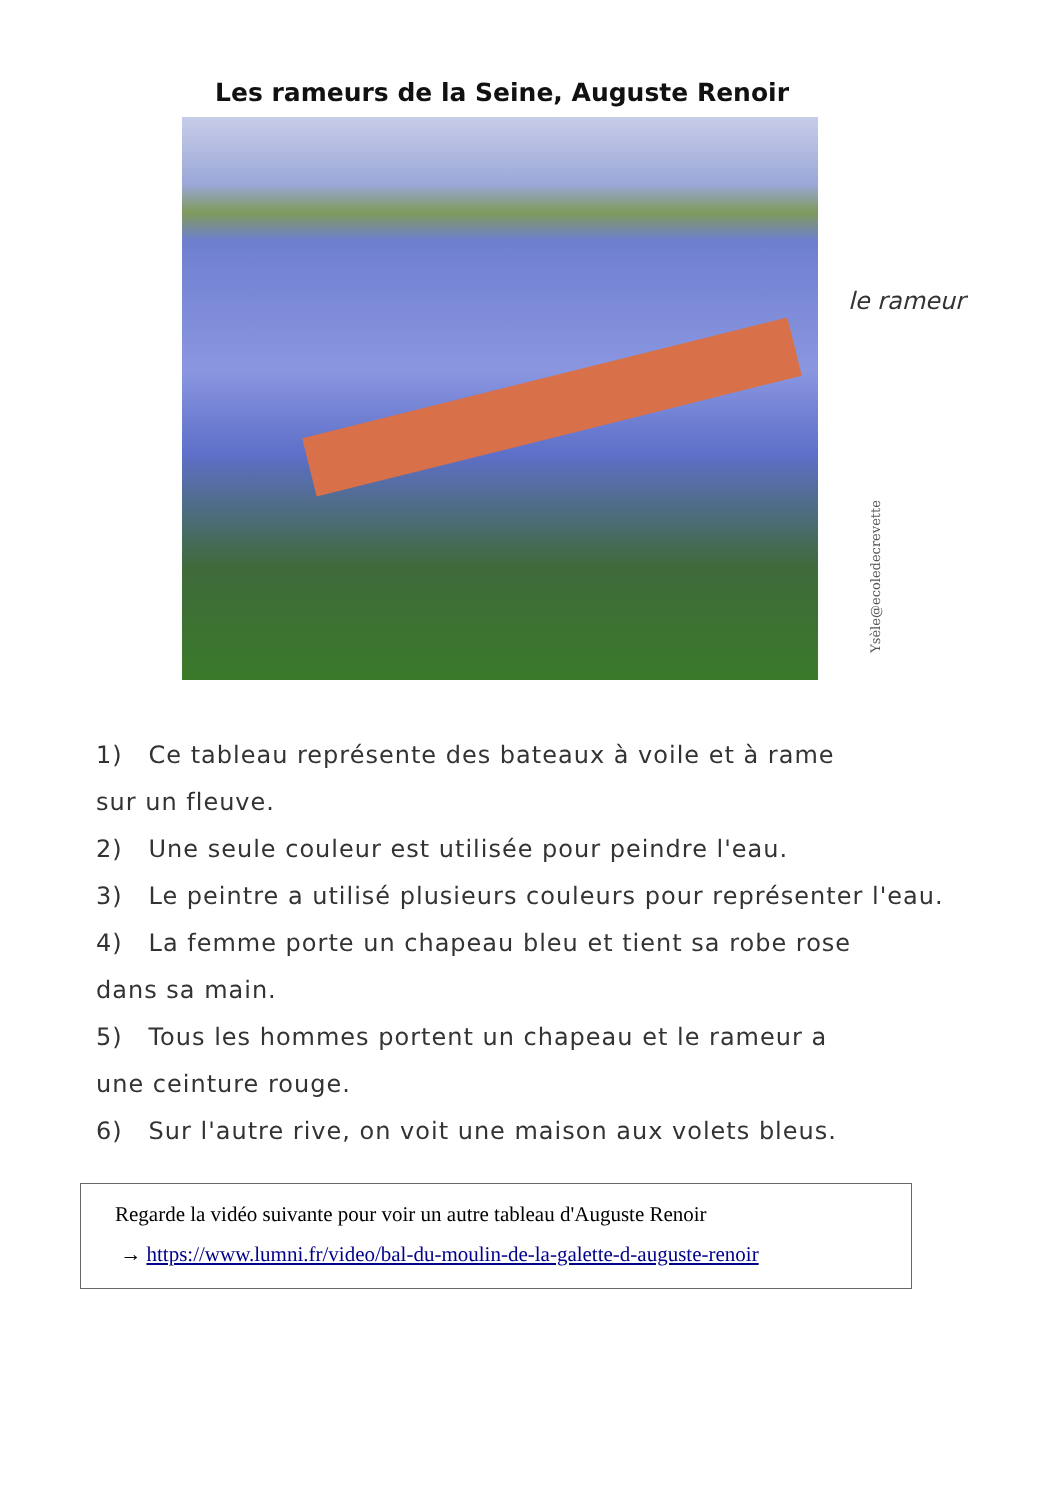Les rameurs de la Seine, Auguste Renoir
le rameur
Ysèle@ecoledecrevette
1) Ce tableau représente des bateaux à voile et à rame
sur un fleuve.
2) Une seule couleur est utilisée pour peindre l'eau.
3) Le peintre a utilisé plusieurs couleurs pour représenter l'eau.
4) La femme porte un chapeau bleu et tient sa robe rose
dans sa main.
5) Tous les hommes portent un chapeau et le rameur a
une ceinture rouge.
6) Sur l'autre rive, on voit une maison aux volets bleus.
Regarde la vidéo suivante pour voir un autre tableau d'Auguste Renoir
→ https://www.lumni.fr/video/bal-du-moulin-de-la-galette-d-auguste-renoir